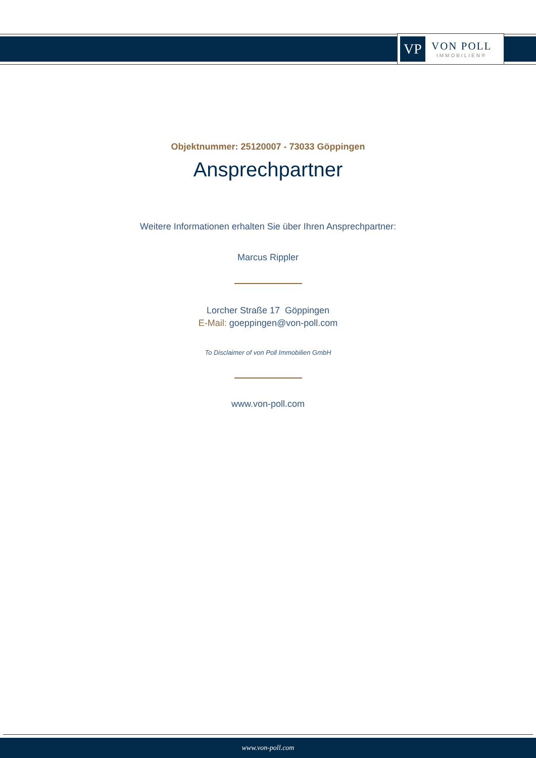VP
VON POLL
IMMOBILIEN®
Objektnummer: 25120007 - 73033 Göppingen
Ansprechpartner
Weitere Informationen erhalten Sie über Ihren Ansprechpartner:
Marcus Rippler
Lorcher Straße 17 Göppingen
E-Mail: goeppingen@von-poll.com
To Disclaimer of von Poll Immobilien GmbH
www.von-poll.com
www.von-poll.com